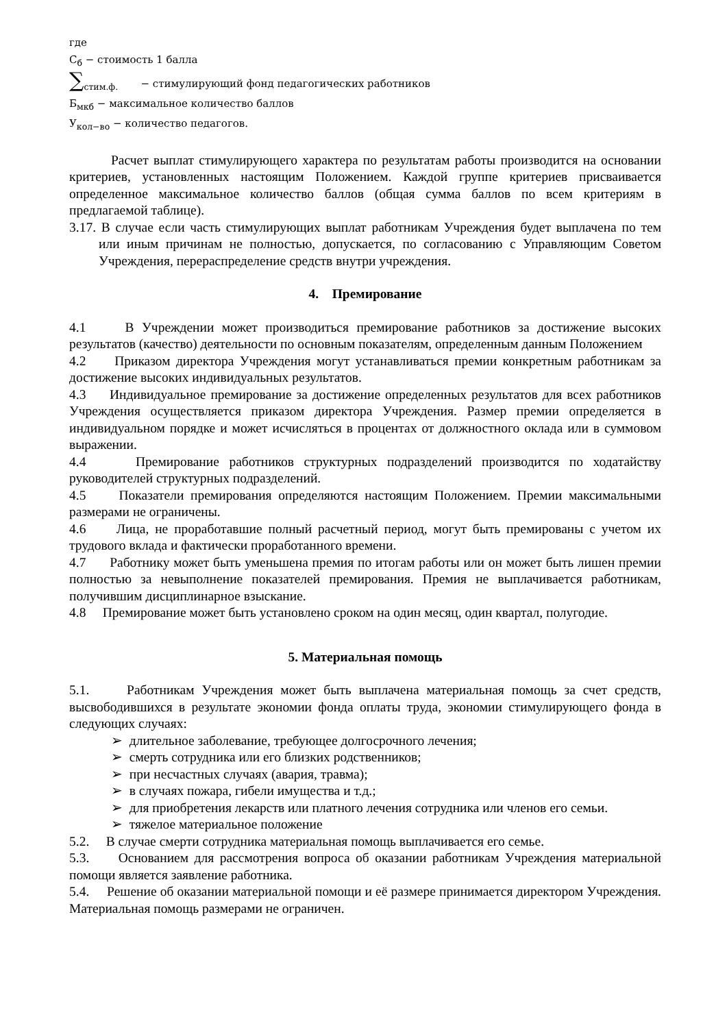где
С<sub>б</sub> − стоимость 1 балла
∑<sub>стим.ф.</sub> − стимулирующий фонд педагогических работников
Б<sub>мкб</sub> − максимальное количество баллов
У<sub>кол−во</sub> − количество педагогов.
Расчет выплат стимулирующего характера по результатам работы производится на основании критериев, установленных настоящим Положением. Каждой группе критериев присваивается определенное максимальное количество баллов (общая сумма баллов по всем критериям в предлагаемой таблице).
3.17. В случае если часть стимулирующих выплат работникам Учреждения будет выплачена по тем или иным причинам не полностью, допускается, по согласованию с Управляющим Советом Учреждения, перераспределение средств внутри учреждения.
4. Премирование
4.1 В Учреждении может производиться премирование работников за достижение высоких результатов (качество) деятельности по основным показателям, определенным данным Положением
4.2 Приказом директора Учреждения могут устанавливаться премии конкретным работникам за достижение высоких индивидуальных результатов.
4.3 Индивидуальное премирование за достижение определенных результатов для всех работников Учреждения осуществляется приказом директора Учреждения. Размер премии определяется в индивидуальном порядке и может исчисляться в процентах от должностного оклада или в суммовом выражении.
4.4 Премирование работников структурных подразделений производится по ходатайству руководителей структурных подразделений.
4.5 Показатели премирования определяются настоящим Положением. Премии максимальными размерами не ограничены.
4.6 Лица, не проработавшие полный расчетный период, могут быть премированы с учетом их трудового вклада и фактически проработанного времени.
4.7 Работнику может быть уменьшена премия по итогам работы или он может быть лишен премии полностью за невыполнение показателей премирования. Премия не выплачивается работникам, получившим дисциплинарное взыскание.
4.8 Премирование может быть установлено сроком на один месяц, один квартал, полугодие.
5. Материальная помощь
5.1. Работникам Учреждения может быть выплачена материальная помощь за счет средств, высвободившихся в результате экономии фонда оплаты труда, экономии стимулирующего фонда в следующих случаях:
➢ длительное заболевание, требующее долгосрочного лечения;
➢ смерть сотрудника или его близких родственников;
➢ при несчастных случаях (авария, травма);
➢ в случаях пожара, гибели имущества и т.д.;
➢ для приобретения лекарств или платного лечения сотрудника или членов его семьи.
➢ тяжелое материальное положение
5.2. В случае смерти сотрудника материальная помощь выплачивается его семье.
5.3. Основанием для рассмотрения вопроса об оказании работникам Учреждения материальной помощи является заявление работника.
5.4. Решение об оказании материальной помощи и её размере принимается директором Учреждения. Материальная помощь размерами не ограничен.